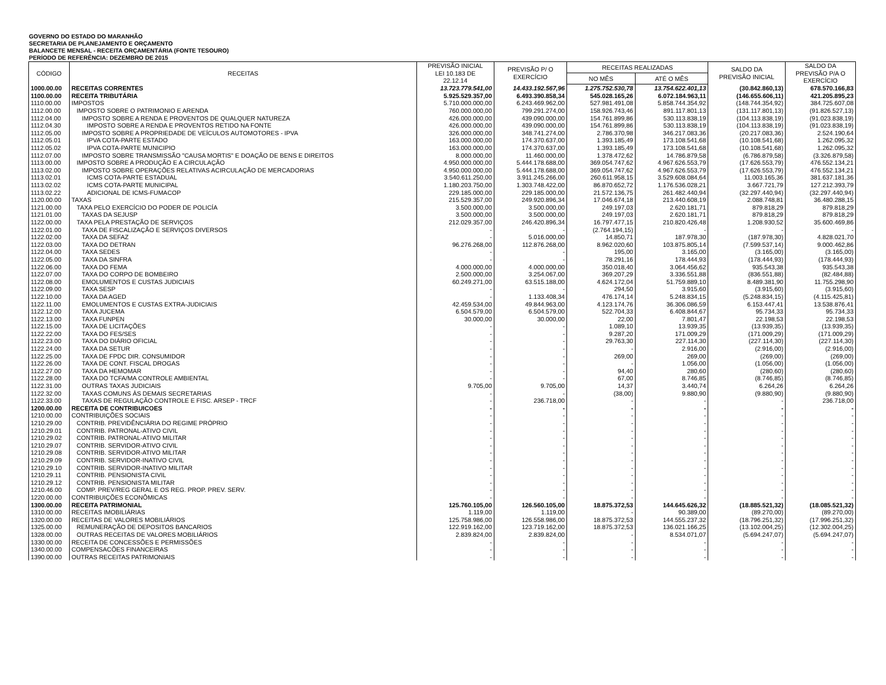GOVERNO DO ESTADO DO MARANHÃO
SECRETARIA DE PLANEJAMENTO E ORÇAMENTO
BALANCETE MENSAL - RECEITA ORÇAMENTÁRIA (FONTE TESOURO)
PERÍODO DE REFERÊNCIA: DEZEMBRO DE 2015
| CÓDIGO | RECEITAS | PREVISÃO INICIAL LEI 10.183 DE 22.12.14 | PREVISÃO P/ O EXERCÍCIO | RECEITAS REALIZADAS | | SALDO DA PREVISÃO INICIAL | SALDO DA PREVISÃO P/A O EXERCÍCIO |
| --- | --- | --- | --- | --- | --- | --- | --- |
| | | | | NO MÊS | ATÉ O MÊS | | |
| 1000.00.00 | RECEITAS CORRENTES | 13.723.779.541,00 | 14.433.192.567,96 | 1.275.752.530,78 | 13.754.622.401,13 | (30.842.860,13) | 678.570.166,83 |
| 1100.00.00 | RECEITA TRIBUTÁRIA | 5.925.529.357,00 | 6.493.390.858,34 | 545.028.165,26 | 6.072.184.963,11 | (146.655.606,11) | 421.205.895,23 |
| 1110.00.00 | IMPOSTOS | 5.710.000.000,00 | 6.243.469.962,00 | 527.981.491,08 | 5.858.744.354,92 | (148.744.354,92) | 384.725.607,08 |
| 1112.00.00 | IMPOSTO SOBRE O PATRIMONIO E ARENDA | 760.000.000,00 | 799.291.274,00 | 158.926.743,46 | 891.117.801,13 | (131.117.801,13) | (91.826.527,13) |
| 1112.04.00 | IMPOSTO SOBRE A RENDA E PROVENTOS DE QUALQUER NATUREZA | 426.000.000,00 | 439.090.000,00 | 154.761.899,86 | 530.113.838,19 | (104.113.838,19) | (91.023.838,19) |
| 1112.04.30 | IMPOSTO SOBRE A RENDA E PROVENTOS RETIDO NA FONTE | 426.000.000,00 | 439.090.000,00 | 154.761.899,86 | 530.113.838,19 | (104.113.838,19) | (91.023.838,19) |
| 1112.05.00 | IMPOSTO SOBRE A PROPRIEDADE DE VEÍCULOS AUTOMOTORES - IPVA | 326.000.000,00 | 348.741.274,00 | 2.786.370,98 | 346.217.083,36 | (20.217.083,36) | 2.524.190,64 |
| 1112.05.01 | IPVA COTA-PARTE ESTADO | 163.000.000,00 | 174.370.637,00 | 1.393.185,49 | 173.108.541,68 | (10.108.541,68) | 1.262.095,32 |
| 1112.05.02 | IPVA COTA-PARTE MUNICIPIO | 163.000.000,00 | 174.370.637,00 | 1.393.185,49 | 173.108.541,68 | (10.108.541,68) | 1.262.095,32 |
| 1112.07.00 | IMPOSTO SOBRE TRANSMISSÃO "CAUSA MORTIS" E DOAÇÃO DE BENS E DIREITOS | 8.000.000,00 | 11.460.000,00 | 1.378.472,62 | 14.786.879,58 | (6.786.879,58) | (3.326.879,58) |
| 1113.00.00 | IMPOSTO SOBRE A PRODUÇÃO E A CIRCULAÇÃO | 4.950.000.000,00 | 5.444.178.688,00 | 369.054.747,62 | 4.967.626.553,79 | (17.626.553,79) | 476.552.134,21 |
| 1113.02.00 | IMPOSTO SOBRE OPERAÇÕES RELATIVAS ACIRCULAÇÃO DE MERCADORIAS | 4.950.000.000,00 | 5.444.178.688,00 | 369.054.747,62 | 4.967.626.553,79 | (17.626.553,79) | 476.552.134,21 |
| 1113.02.01 | ICMS COTA-PARTE ESTADUAL | 3.540.611.250,00 | 3.911.245.266,00 | 260.611.958,15 | 3.529.608.084,64 | 11.003.165,36 | 381.637.181,36 |
| 1113.02.02 | ICMS COTA-PARTE MUNICIPAL | 1.180.203.750,00 | 1.303.748.422,00 | 86.870.652,72 | 1.176.536.028,21 | 3.667.721,79 | 127.212.393,79 |
| 1113.02.22 | ADICIONAL DE ICMS-FUMACOP | 229.185.000,00 | 229.185.000,00 | 21.572.136,75 | 261.482.440,94 | (32.297.440,94) | (32.297.440,94) |
| 1120.00.00 | TAXAS | 215.529.357,00 | 249.920.896,34 | 17.046.674,18 | 213.440.608,19 | 2.088.748,81 | 36.480.288,15 |
| 1121.00.00 | TAXA PELO EXERCÍCIO DO PODER DE POLICÍA | 3.500.000,00 | 3.500.000,00 | 249.197,03 | 2.620.181,71 | 879.818,29 | 879.818,29 |
| 1121.01.00 | TAXAS DA SEJUSP | 3.500.000,00 | 3.500.000,00 | 249.197,03 | 2.620.181,71 | 879.818,29 | 879.818,29 |
| 1122.00.00 | TAXA PELA PRESTAÇÃO DE SERVIÇOS | 212.029.357,00 | 246.420.896,34 | 16.797.477,15 | 210.820.426,48 | 1.208.930,52 | 35.600.469,86 |
| 1122.01.00 | TAXA DE FISCALIZAÇÃO E SERVIÇOS DIVERSOS | - | - | (2.764.194,15) | - | - | - |
| 1122.02.00 | TAXA DA SEFAZ | - | 5.016.000,00 | 14.850,71 | 187.978,30 | (187.978,30) | 4.828.021,70 |
| 1122.03.00 | TAXA DO DETRAN | 96.276.268,00 | 112.876.268,00 | 8.962.020,60 | 103.875.805,14 | (7.599.537,14) | 9.000.462,86 |
| 1122.04.00 | TAXA SEDES | - | - | 195,00 | 3.165,00 | (3.165,00) | (3.165,00) |
| 1122.05.00 | TAXA DA SINFRA | - | - | 78.291,16 | 178.444,93 | (178.444,93) | (178.444,93) |
| 1122.06.00 | TAXA DO FEMA | 4.000.000,00 | 4.000.000,00 | 350.018,40 | 3.064.456,62 | 935.543,38 | 935.543,38 |
| 1122.07.00 | TAXA DO CORPO DE BOMBEIRO | 2.500.000,00 | 3.254.067,00 | 369.207,29 | 3.336.551,88 | (836.551,88) | (82.484,88) |
| 1122.08.00 | EMOLUMENTOS E CUSTAS JUDICIAIS | 60.249.271,00 | 63.515.188,00 | 4.624.172,04 | 51.759.889,10 | 8.489.381,90 | 11.755.298,90 |
| 1122.09.00 | TAXA SESP | - | - | 294,50 | 3.915,60 | (3.915,60) | (3.915,60) |
| 1122.10.00 | TAXA DA AGED | - | 1.133.408,34 | 476.174,14 | 5.248.834,15 | (5.248.834,15) | (4.115.425,81) |
| 1122.11.00 | EMOLUMENTOS E CUSTAS EXTRA-JUDICIAIS | 42.459.534,00 | 49.844.963,00 | 4.123.174,76 | 36.306.086,59 | 6.153.447,41 | 13.538.876,41 |
| 1122.12.00 | TAXA JUCEMA | 6.504.579,00 | 6.504.579,00 | 522.704,33 | 6.408.844,67 | 95.734,33 | 95.734,33 |
| 1122.13.00 | TAXA FUNPEN | 30.000,00 | 30.000,00 | 22,00 | 7.801,47 | 22.198,53 | 22.198,53 |
| 1122.15.00 | TAXA DE LICITAÇÕES | - | - | 1.089,10 | 13.939,35 | (13.939,35) | (13.939,35) |
| 1122.22.00 | TAXA DO FES/SES | - | - | 9.287,20 | 171.009,29 | (171.009,29) | (171.009,29) |
| 1122.23.00 | TAXA DO DIÁRIO OFICIAL | - | - | 29.763,30 | 227.114,30 | (227.114,30) | (227.114,30) |
| 1122.24.00 | TAXA DA SETUR | - | - | - | 2.916,00 | (2.916,00) | (2.916,00) |
| 1122.25.00 | TAXA DE FPDC DIR. CONSUMIDOR | - | - | 269,00 | 269,00 | (269,00) | (269,00) |
| 1122.26.00 | TAXA DE CONT. FISCAL DROGAS | - | - | - | 1.056,00 | (1.056,00) | (1.056,00) |
| 1122.27.00 | TAXA DA HEMOMAR | - | - | 94,40 | 280,60 | (280,60) | (280,60) |
| 1122.28.00 | TAXA DO TCFA/MA CONTROLE AMBIENTAL | - | - | 67,00 | 8.746,85 | (8.746,85) | (8.746,85) |
| 1122.31.00 | OUTRAS TAXAS JUDICIAIS | 9.705,00 | 9.705,00 | 14,37 | 3.440,74 | 6.264,26 | 6.264,26 |
| 1122.32.00 | TAXAS COMUNS ÀS DEMAIS SECRETARIAS | - | - | (38,00) | 9.880,90 | (9.880,90) | (9.880,90) |
| 1122.33.00 | TAXAS DE REGULAÇÃO CONTROLE E FISC. ARSEP - TRCF | - | 236.718,00 | - | - | - | 236.718,00 |
| 1200.00.00 | RECEITA DE CONTRIBUICOES | - | - | - | - | - | - |
| 1210.00.00 | CONTRIBUIÇÕES SOCIAIS | - | - | - | - | - | - |
| 1210.29.00 | CONTRIB. PREVIDÊNCIÁRIA DO REGIME PRÓPRIO | - | - | - | - | - | - |
| 1210.29.01 | CONTRIB. PATRONAL-ATIVO CIVIL | - | - | - | - | - | - |
| 1210.29.02 | CONTRIB. PATRONAL-ATIVO MILITAR | - | - | - | - | - | - |
| 1210.29.07 | CONTRIB. SERVIDOR-ATIVO CIVIL | - | - | - | - | - | - |
| 1210.29.08 | CONTRIB. SERVIDOR-ATIVO MILITAR | - | - | - | - | - | - |
| 1210.29.09 | CONTRIB. SERVIDOR-INATIVO CIVIL | - | - | - | - | - | - |
| 1210.29.10 | CONTRIB. SERVIDOR-INATIVO MILITAR | - | - | - | - | - | - |
| 1210.29.11 | CONTRIB. PENSIONISTA CIVIL | - | - | - | - | - | - |
| 1210.29.12 | CONTRIB. PENSIONISTA MILITAR | - | - | - | - | - | - |
| 1210.46.00 | COMP. PREV/REG GERAL E OS REG. PROP. PREV. SERV. | - | - | - | - | - | - |
| 1220.00.00 | CONTRIBUIÇÕES ECONÔMICAS | - | - | - | - | - | - |
| 1300.00.00 | RECEITA PATRIMONIAL | 125.760.105,00 | 126.560.105,00 | 18.875.372,53 | 144.645.626,32 | (18.885.521,32) | (18.085.521,32) |
| 1310.00.00 | RECEITAS IMOBILIÁRIAS | 1.119,00 | 1.119,00 | - | 90.389,00 | (89.270,00) | (89.270,00) |
| 1320.00.00 | RECEITAS DE VALORES MOBILIÁRIOS | 125.758.986,00 | 126.558.986,00 | 18.875.372,53 | 144.555.237,32 | (18.796.251,32) | (17.996.251,32) |
| 1325.00.00 | REMUNERAÇÃO DE DEPOSITOS BANCARIOS | 122.919.162,00 | 123.719.162,00 | 18.875.372,53 | 136.021.166,25 | (13.102.004,25) | (12.302.004,25) |
| 1328.00.00 | OUTRAS RECEITAS DE VALORES MOBILIÁRIOS | 2.839.824,00 | 2.839.824,00 | - | 8.534.071,07 | (5.694.247,07) | (5.694.247,07) |
| 1330.00.00 | RECEITA DE CONCESSÕES E PERMISSÕES | - | - | - | - | - | - |
| 1340.00.00 | COMPENSACÕES FINANCEIRAS | - | - | - | - | - | - |
| 1390.00.00 | OUTRAS RECEITAS PATRIMONIAIS | - | - | - | - | - | - |